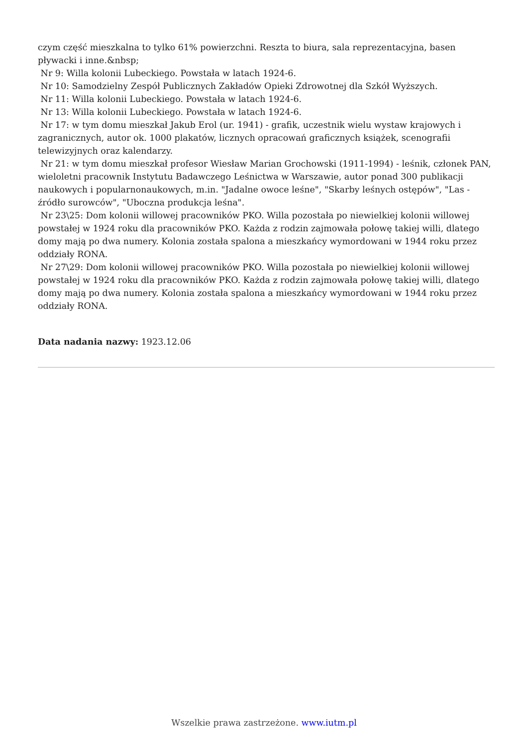czym część mieszkalna to tylko 61% powierzchni. Reszta to biura, sala reprezentacyjna, basen pływacki i inne.&nbsp;
Nr 9: Willa kolonii Lubeckiego. Powstała w latach 1924-6.
Nr 10: Samodzielny Zespół Publicznych Zakładów Opieki Zdrowotnej dla Szkół Wyższych.
Nr 11: Willa kolonii Lubeckiego. Powstała w latach 1924-6.
Nr 13: Willa kolonii Lubeckiego. Powstała w latach 1924-6.
Nr 17: w tym domu mieszkał Jakub Erol (ur. 1941) - grafik, uczestnik wielu wystaw krajowych i zagranicznych, autor ok. 1000 plakatów, licznych opracowań graficznych książek, scenografii telewizyjnych oraz kalendarzy.
Nr 21: w tym domu mieszkał profesor Wiesław Marian Grochowski (1911-1994) - leśnik, członek PAN, wieloletni pracownik Instytutu Badawczego Leśnictwa w Warszawie, autor ponad 300 publikacji naukowych i popularnonaukowych, m.in. "Jadalne owoce leśne", "Skarby leśnych ostępów", "Las - źródło surowców", "Uboczna produkcja leśna".
Nr 23\25: Dom kolonii willowej pracowników PKO. Willa pozostała po niewielkiej kolonii willowej powstałej w 1924 roku dla pracowników PKO. Każda z rodzin zajmowała połowę takiej willi, dlatego domy mają po dwa numery. Kolonia została spalona a mieszkańcy wymordowani w 1944 roku przez oddziały RONA.
Nr 27\29: Dom kolonii willowej pracowników PKO. Willa pozostała po niewielkiej kolonii willowej powstałej w 1924 roku dla pracowników PKO. Każda z rodzin zajmowała połowę takiej willi, dlatego domy mają po dwa numery. Kolonia została spalona a mieszkańcy wymordowani w 1944 roku przez oddziały RONA.
Data nadania nazwy: 1923.12.06
Wszelkie prawa zastrzeżone. www.iutm.pl